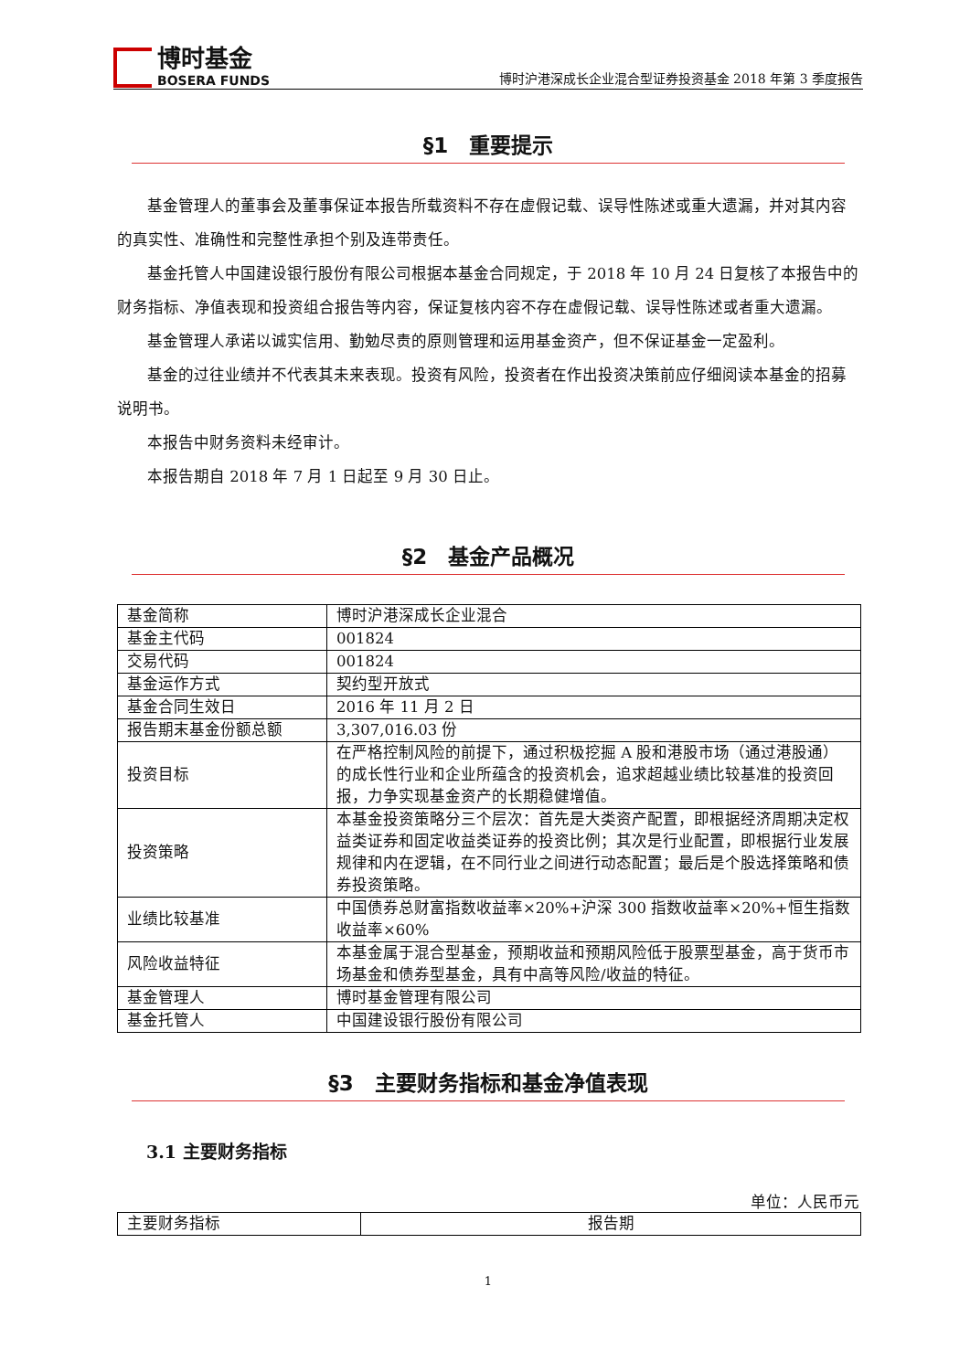博时基金
BOSERA FUNDS
博时沪港深成长企业混合型证券投资基金 2018 年第 3 季度报告
§1　重要提示
基金管理人的董事会及董事保证本报告所载资料不存在虚假记载、误导性陈述或重大遗漏，并对其内容的真实性、准确性和完整性承担个别及连带责任。
基金托管人中国建设银行股份有限公司根据本基金合同规定，于 2018 年 10 月 24 日复核了本报告中的财务指标、净值表现和投资组合报告等内容，保证复核内容不存在虚假记载、误导性陈述或者重大遗漏。
基金管理人承诺以诚实信用、勤勉尽责的原则管理和运用基金资产，但不保证基金一定盈利。
基金的过往业绩并不代表其未来表现。投资有风险，投资者在作出投资决策前应仔细阅读本基金的招募说明书。
本报告中财务资料未经审计。
本报告期自 2018 年 7 月 1 日起至 9 月 30 日止。
§2　基金产品概况
| 基金简称 | 博时沪港深成长企业混合 |
| 基金主代码 | 001824 |
| 交易代码 | 001824 |
| 基金运作方式 | 契约型开放式 |
| 基金合同生效日 | 2016 年 11 月 2 日 |
| 报告期末基金份额总额 | 3,307,016.03 份 |
| 投资目标 | 在严格控制风险的前提下，通过积极挖掘 A 股和港股市场（通过港股通）的成长性行业和企业所蕴含的投资机会，追求超越业绩比较基准的投资回报，力争实现基金资产的长期稳健增值。 |
| 投资策略 | 本基金投资策略分三个层次：首先是大类资产配置，即根据经济周期决定权益类证券和固定收益类证券的投资比例；其次是行业配置，即根据行业发展规律和内在逻辑，在不同行业之间进行动态配置；最后是个股选择策略和债券投资策略。 |
| 业绩比较基准 | 中国债券总财富指数收益率×20%+沪深 300 指数收益率×20%+恒生指数收益率×60% |
| 风险收益特征 | 本基金属于混合型基金，预期收益和预期风险低于股票型基金，高于货币市场基金和债券型基金，具有中高等风险/收益的特征。 |
| 基金管理人 | 博时基金管理有限公司 |
| 基金托管人 | 中国建设银行股份有限公司 |
§3　主要财务指标和基金净值表现
3.1 主要财务指标
单位：人民币元
| 主要财务指标 | 报告期 |
1